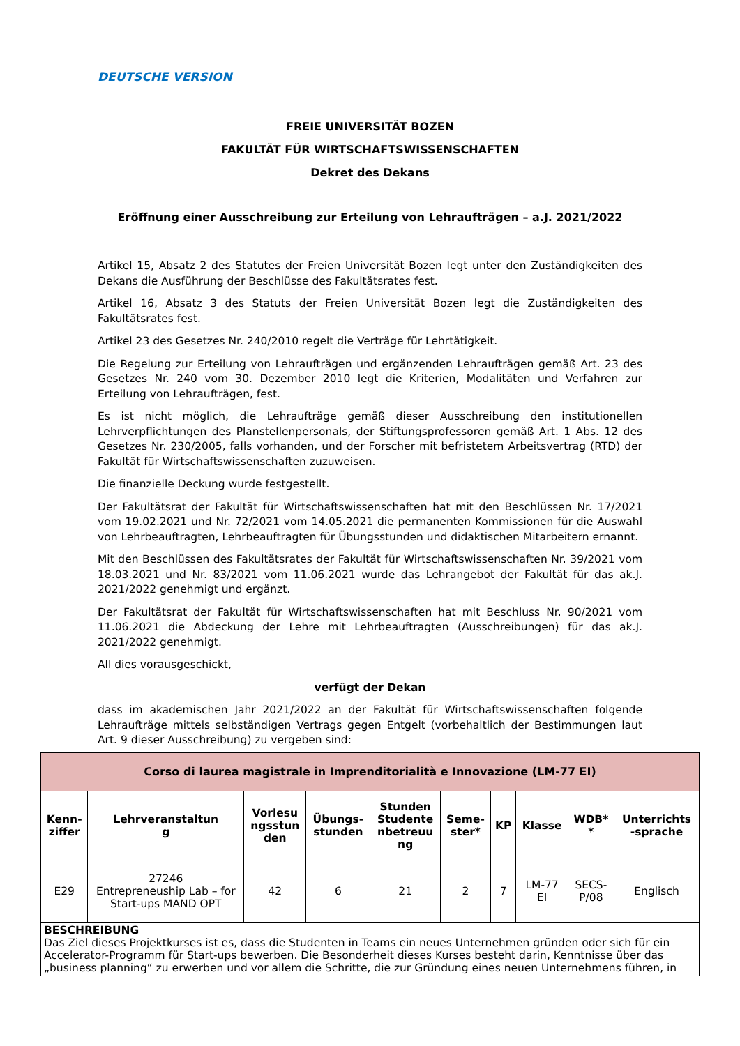DEUTSCHE VERSION
FREIE UNIVERSITÄT BOZEN
FAKULTÄT FÜR WIRTSCHAFTSWISSENSCHAFTEN
Dekret des Dekans
Eröffnung einer Ausschreibung zur Erteilung von Lehraufträgen – a.J. 2021/2022
Artikel 15, Absatz 2 des Statutes der Freien Universität Bozen legt unter den Zuständigkeiten des Dekans die Ausführung der Beschlüsse des Fakultätsrates fest.
Artikel 16, Absatz 3 des Statuts der Freien Universität Bozen legt die Zuständigkeiten des Fakultätsrates fest.
Artikel 23 des Gesetzes Nr. 240/2010 regelt die Verträge für Lehrtätigkeit.
Die Regelung zur Erteilung von Lehraufträgen und ergänzenden Lehraufträgen gemäß Art. 23 des Gesetzes Nr. 240 vom 30. Dezember 2010 legt die Kriterien, Modalitäten und Verfahren zur Erteilung von Lehraufträgen, fest.
Es ist nicht möglich, die Lehraufträge gemäß dieser Ausschreibung den institutionellen Lehrverpflichtungen des Planstellenpersonals, der Stiftungsprofessoren gemäß Art. 1 Abs. 12 des Gesetzes Nr. 230/2005, falls vorhanden, und der Forscher mit befristetem Arbeitsvertrag (RTD) der Fakultät für Wirtschaftswissenschaften zuzuweisen.
Die finanzielle Deckung wurde festgestellt.
Der Fakultätsrat der Fakultät für Wirtschaftswissenschaften hat mit den Beschlüssen Nr. 17/2021 vom 19.02.2021 und Nr. 72/2021 vom 14.05.2021 die permanenten Kommissionen für die Auswahl von Lehrbeauftragten, Lehrbeauftragten für Übungsstunden und didaktischen Mitarbeitern ernannt.
Mit den Beschlüssen des Fakultätsrates der Fakultät für Wirtschaftswissenschaften Nr. 39/2021 vom 18.03.2021 und Nr. 83/2021 vom 11.06.2021 wurde das Lehrangebot der Fakultät für das ak.J. 2021/2022 genehmigt und ergänzt.
Der Fakultätsrat der Fakultät für Wirtschaftswissenschaften hat mit Beschluss Nr. 90/2021 vom 11.06.2021 die Abdeckung der Lehre mit Lehrbeauftragten (Ausschreibungen) für das ak.J. 2021/2022 genehmigt.
All dies vorausgeschickt,
verfügt der Dekan
dass im akademischen Jahr 2021/2022 an der Fakultät für Wirtschaftswissenschaften folgende Lehraufträge mittels selbständigen Vertrags gegen Entgelt (vorbehaltlich der Bestimmungen laut Art. 9 dieser Ausschreibung) zu vergeben sind:
| Corso di laurea magistrale in Imprenditorialità e Innovazione (LM-77 EI) | | | | | | | | | |
| Kenn- ziffer | Lehrveranstaltun g | Vorlesu ngsstun den | Übungs- stunden | Stunden Studente nbetreuu ng | Seme- ster* | KP | Klasse | WDB* * | Unterrichts -sprache |
| E29 | 27246 Entrepreneuship Lab – for Start-ups MAND OPT | 42 | 6 | 21 | 2 | 7 | LM-77 EI | SECS- P/08 | Englisch |
| BESCHREIBUNG Das Ziel dieses Projektkurses ist es, dass die Studenten in Teams ein neues Unternehmen gründen oder sich für ein Accelerator-Programm für Start-ups bewerben. Die Besonderheit dieses Kurses besteht darin, Kenntnisse über das „business planning“ zu erwerben und vor allem die Schritte, die zur Gründung eines neuen Unternehmens führen, in | | | | | | | | | |